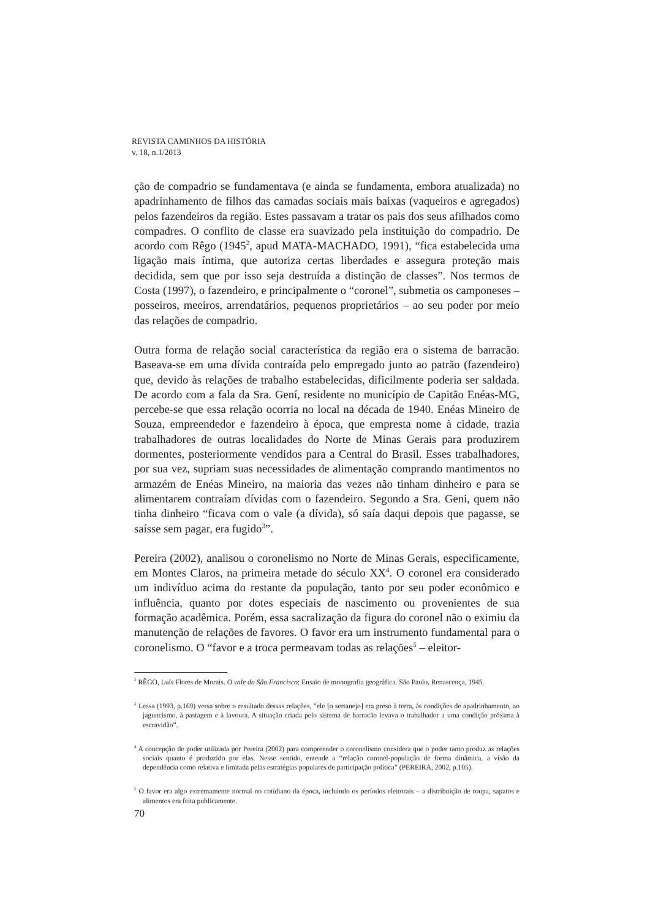REVISTA CAMINHOS DA HISTÓRIA
v. 18, n.1/2013
ção de compadrio se fundamentava (e ainda se fundamenta, embora atualizada) no apadrinhamento de filhos das camadas sociais mais baixas (vaqueiros e agregados) pelos fazendeiros da região. Estes passavam a tratar os pais dos seus afilhados como compadres. O conflito de classe era suavizado pela instituição do compadrio. De acordo com Rêgo (1945<sup>2</sup>, apud MATA-MACHADO, 1991), “fica estabelecida uma ligação mais íntima, que autoriza certas liberdades e assegura proteção mais decidida, sem que por isso seja destruída a distinção de classes”. Nos termos de Costa (1997), o fazendeiro, e principalmente o “coronel”, submetia os camponeses – posseiros, meeiros, arrendatários, pequenos proprietários – ao seu poder por meio das relações de compadrio.
Outra forma de relação social característica da região era o sistema de barracão. Baseava-se em uma dívida contraída pelo empregado junto ao patrão (fazendeiro) que, devido às relações de trabalho estabelecidas, dificilmente poderia ser saldada. De acordo com a fala da Sra. Gení, residente no município de Capitão Enéas-MG, percebe-se que essa relação ocorria no local na década de 1940. Enéas Mineiro de Souza, empreendedor e fazendeiro à época, que empresta nome à cidade, trazia trabalhadores de outras localidades do Norte de Minas Gerais para produzirem dormentes, posteriormente vendidos para a Central do Brasil. Esses trabalhadores, por sua vez, supriam suas necessidades de alimentação comprando mantimentos no armazém de Enéas Mineiro, na maioria das vezes não tinham dinheiro e para se alimentarem contraíam dívidas com o fazendeiro. Segundo a Sra. Geni, quem não tinha dinheiro “ficava com o vale (a dívida), só saía daqui depois que pagasse, se saísse sem pagar, era fugido<sup>3</sup>”.
Pereira (2002), analisou o coronelismo no Norte de Minas Gerais, especificamente, em Montes Claros, na primeira metade do século XX<sup>4</sup>. O coronel era considerado um indivíduo acima do restante da população, tanto por seu poder econômico e influência, quanto por dotes especiais de nascimento ou provenientes de sua formação acadêmica. Porém, essa sacralização da figura do coronel não o eximiu da manutenção de relações de favores. O favor era um instrumento fundamental para o coronelismo. O “favor e a troca permeavam todas as relações<sup>5</sup> – eleitor-
<sup>2</sup> RÊGO, Luís Flores de Morais. O vale do São Francisco; Ensaio de monografia geográfica. São Paulo, Renascença, 1945.
<sup>3</sup> Lessa (1993, p.169) versa sobre o resultado dessas relações, “ele [o sertanejo] era preso à terra, às condições de apadrinhamento, ao jaguncismo, à pastagem e à lavoura. A situação criada pelo sistema de barracão levava o trabalhador a uma condição próxima à escravidão”.
<sup>4</sup> A concepção de poder utilizada por Pereira (2002) para compreender o coronelismo considera que o poder tanto produz as relações sociais quanto é produzido por elas. Nesse sentido, entende a “relação coronel-população de forma dinâmica, a visão da dependência como relativa e limitada pelas estratégias populares de participação política” (PEREIRA, 2002, p.105).
<sup>5</sup> O favor era algo extremamente normal no cotidiano da época, incluindo os períodos eleitorais – a distribuição de roupa, sapatos e alimentos era feita publicamente.
70